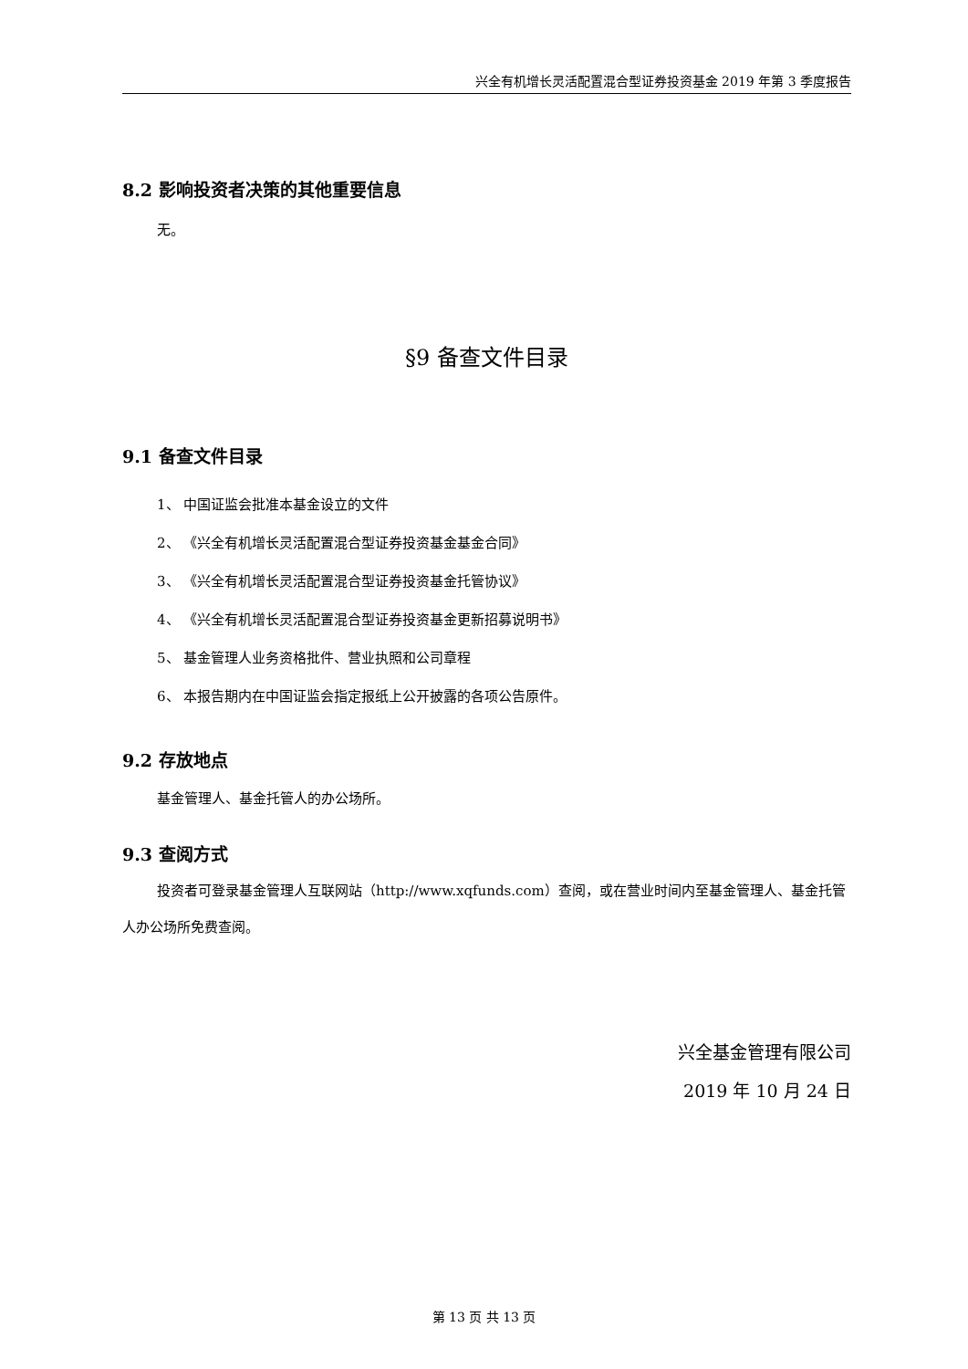兴全有机增长灵活配置混合型证券投资基金 2019 年第 3 季度报告
8.2 影响投资者决策的其他重要信息
无。
§9 备查文件目录
9.1 备查文件目录
1、 中国证监会批准本基金设立的文件
2、 《兴全有机增长灵活配置混合型证券投资基金基金合同》
3、 《兴全有机增长灵活配置混合型证券投资基金托管协议》
4、 《兴全有机增长灵活配置混合型证券投资基金更新招募说明书》
5、 基金管理人业务资格批件、营业执照和公司章程
6、 本报告期内在中国证监会指定报纸上公开披露的各项公告原件。
9.2 存放地点
基金管理人、基金托管人的办公场所。
9.3 查阅方式
投资者可登录基金管理人互联网站（http://www.xqfunds.com）查阅，或在营业时间内至基金管理人、基金托管人办公场所免费查阅。
兴全基金管理有限公司
2019 年 10 月 24 日
第 13 页 共 13 页